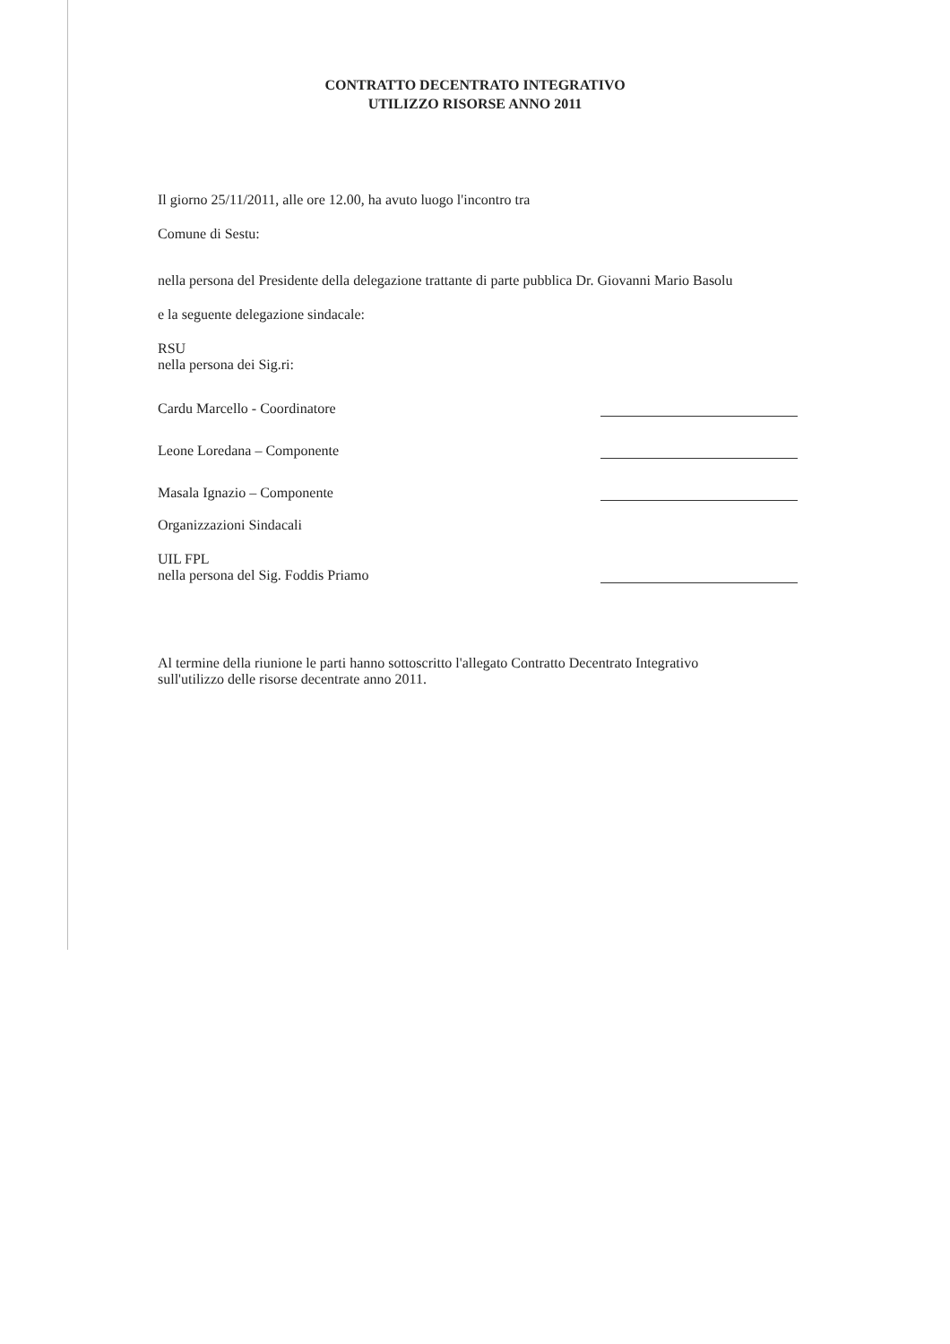CONTRATTO DECENTRATO INTEGRATIVO
UTILIZZO RISORSE ANNO 2011
Il giorno 25/11/2011, alle ore 12.00, ha avuto luogo l'incontro tra
Comune di Sestu:
nella persona del Presidente della delegazione trattante di parte pubblica Dr. Giovanni Mario Basolu
e la seguente delegazione sindacale:
RSU
nella persona dei Sig.ri:
Cardu Marcello - Coordinatore
Leone Loredana – Componente
Masala Ignazio – Componente
Organizzazioni Sindacali
UIL FPL
nella persona del Sig. Foddis Priamo
Al termine della riunione le parti hanno sottoscritto l'allegato Contratto Decentrato Integrativo
sull'utilizzo delle risorse decentrate anno 2011.